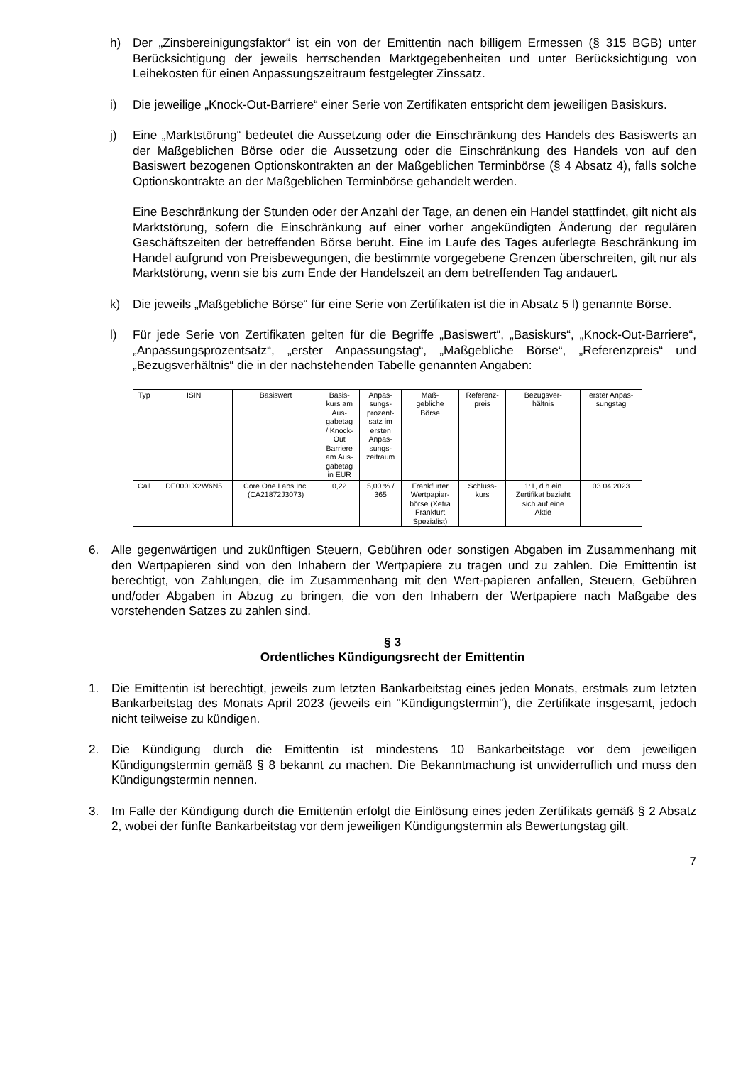h) Der „Zinsbereinigungsfaktor“ ist ein von der Emittentin nach billigem Ermessen (§ 315 BGB) unter Berücksichtigung der jeweils herrschenden Marktgegebenheiten und unter Berücksichtigung von Leihekosten für einen Anpassungszeitraum festgelegter Zinssatz.
i) Die jeweilige „Knock-Out-Barriere“ einer Serie von Zertifikaten entspricht dem jeweiligen Basiskurs.
j) Eine „Marktstörung“ bedeutet die Aussetzung oder die Einschränkung des Handels des Basiswerts an der Maßgeblichen Börse oder die Aussetzung oder die Einschränkung des Handels von auf den Basiswert bezogenen Optionskontrakten an der Maßgeblichen Terminbörse (§ 4 Absatz 4), falls solche Optionskontrakte an der Maßgeblichen Terminbörse gehandelt werden.
Eine Beschränkung der Stunden oder der Anzahl der Tage, an denen ein Handel stattfindet, gilt nicht als Marktstörung, sofern die Einschränkung auf einer vorher angekündigten Änderung der regulären Geschäftszeiten der betreffenden Börse beruht. Eine im Laufe des Tages auferlegte Beschränkung im Handel aufgrund von Preisbewegungen, die bestimmte vorgegebene Grenzen überschreiten, gilt nur als Marktstörung, wenn sie bis zum Ende der Handelszeit an dem betreffenden Tag andauert.
k) Die jeweils „Maßgebliche Börse“ für eine Serie von Zertifikaten ist die in Absatz 5 l) genannte Börse.
l) Für jede Serie von Zertifikaten gelten für die Begriffe „Basiswert“, „Basiskurs“, „Knock-Out-Barriere“, „Anpassungsprozentsatz“, „erster Anpassungstag“, „Maßgebliche Börse“, „Referenzpreis“ und „Bezugsverhältnis“ die in der nachstehenden Tabelle genannten Angaben:
| Typ | ISIN | Basiswert | Basis- kurs am Aus- gabetag / Knock- Out Barriere am Aus- gabetag in EUR | Anpas- sungs- prozent- satz im ersten Anpas- sungs- zeitraum | Maß- gebliche Börse | Referenz- preis | Bezugsver- hältnis | erster Anpas- sungstag |
| --- | --- | --- | --- | --- | --- | --- | --- | --- |
| Call | DE000LX2W6N5 | Core One Labs Inc. (CA21872J3073) | 0,22 | 5,00 % / 365 | Frankfurter Wertpapier- börse (Xetra Frankfurt Spezialist) | Schluss- kurs | 1:1, d.h ein Zertifikat bezieht sich auf eine Aktie | 03.04.2023 |
6. Alle gegenwärtigen und zukünftigen Steuern, Gebühren oder sonstigen Abgaben im Zusammenhang mit den Wertpapieren sind von den Inhabern der Wertpapiere zu tragen und zu zahlen. Die Emittentin ist berechtigt, von Zahlungen, die im Zusammenhang mit den Wert-papieren anfallen, Steuern, Gebühren und/oder Abgaben in Abzug zu bringen, die von den Inhabern der Wertpapiere nach Maßgabe des vorstehenden Satzes zu zahlen sind.
§ 3
Ordentliches Kündigungsrecht der Emittentin
1. Die Emittentin ist berechtigt, jeweils zum letzten Bankarbeitstag eines jeden Monats, erstmals zum letzten Bankarbeitstag des Monats April 2023 (jeweils ein "Kündigungstermin"), die Zertifikate insgesamt, jedoch nicht teilweise zu kündigen.
2. Die Kündigung durch die Emittentin ist mindestens 10 Bankarbeitstage vor dem jeweiligen Kündigungstermin gemäß § 8 bekannt zu machen. Die Bekanntmachung ist unwiderruflich und muss den Kündigungstermin nennen.
3. Im Falle der Kündigung durch die Emittentin erfolgt die Einlösung eines jeden Zertifikats gemäß § 2 Absatz 2, wobei der fünfte Bankarbeitstag vor dem jeweiligen Kündigungstermin als Bewertungstag gilt.
7